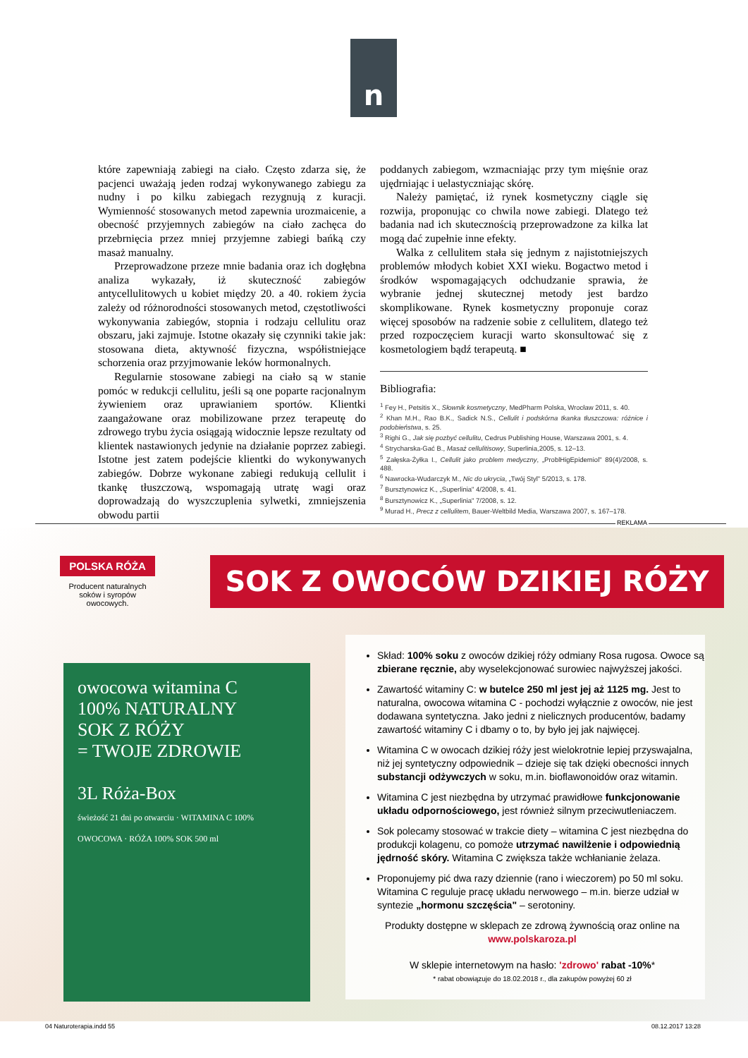n
które zapewniają zabiegi na ciało. Często zdarza się, że pacjenci uważają jeden rodzaj wykonywanego zabiegu za nudny i po kilku zabiegach rezygnują z kuracji. Wymienność stosowanych metod zapewnia urozmaicenie, a obecność przyjemnych zabiegów na ciało zachęca do przebrnięcia przez mniej przyjemne zabiegi bańką czy masaż manualny.
Przeprowadzone przeze mnie badania oraz ich dogłębna analiza wykazały, iż skuteczność zabiegów antycellulitowych u kobiet między 20. a 40. rokiem życia zależy od różnorodności stosowanych metod, częstotliwości wykonywania zabiegów, stopnia i rodzaju cellulitu oraz obszaru, jaki zajmuje. Istotne okazały się czynniki takie jak: stosowana dieta, aktywność fizyczna, współistniejące schorzenia oraz przyjmowanie leków hormonalnych.
Regularnie stosowane zabiegi na ciało są w stanie pomóc w redukcji cellulitu, jeśli są one poparte racjonalnym żywieniem oraz uprawianiem sportów. Klientki zaangażowane oraz mobilizowane przez terapeutę do zdrowego trybu życia osiągają widocznie lepsze rezultaty od klientek nastawionych jedynie na działanie poprzez zabiegi. Istotne jest zatem podejście klientki do wykonywanych zabiegów. Dobrze wykonane zabiegi redukują cellulit i tkankę tłuszczową, wspomagają utratę wagi oraz doprowadzają do wyszczuplenia sylwetki, zmniejszenia obwodu partii
poddanych zabiegom, wzmacniając przy tym mięśnie oraz ujędrniając i uelastyczniając skórę.
Należy pamiętać, iż rynek kosmetyczny ciągle się rozwija, proponując co chwila nowe zabiegi. Dlatego też badania nad ich skutecznością przeprowadzone za kilka lat mogą dać zupełnie inne efekty.
Walka z cellulitem stała się jednym z najistotniejszych problemów młodych kobiet XXI wieku. Bogactwo metod i środków wspomagających odchudzanie sprawia, że wybranie jednej skutecznej metody jest bardzo skomplikowane. Rynek kosmetyczny proponuje coraz więcej sposobów na radzenie sobie z cellulitem, dlatego też przed rozpoczęciem kuracji warto skonsultować się z kosmetologiem bądź terapeutą. ■
Bibliografia:
<sup>1</sup> Fey H., Petsitis X., Słownik kosmetyczny, MedPharm Polska, Wrocław 2011, s. 40.
<sup>2</sup> Khan M.H., Rao B.K., Sadick N.S., Cellulit i podskórna tkanka tłuszczowa: różnice i podobieństwa, s. 25.
<sup>3</sup> Righi G., Jak się pozbyć cellulitu, Cedrus Publishing House, Warszawa 2001, s. 4.
<sup>4</sup> Strycharska-Gać B., Masaż cellulitisowy, Superlinia,2005, s. 12–13.
<sup>5</sup> Załęska-Żyłka I., Cellulit jako problem medyczny, „ProblHigEpidemiol" 89(4)/2008, s. 488.
<sup>6</sup> Nawrocka-Wudarczyk M., Nic do ukrycia, „Twój Styl" 5/2013, s. 178.
<sup>7</sup> Bursztynowicz K., „Superlinia" 4/2008, s. 41.
<sup>8</sup> Bursztynowicz K., „Superlinia" 7/2008, s. 12.
<sup>9</sup> Murad H., Precz z cellulitem, Bauer-Weltbild Media, Warszawa 2007, s. 167–178.
REKLAMA
POLSKA RÓŻA
Producent naturalnych soków i syropów owocowych.
SOK Z OWOCÓW DZIKIEJ RÓŻY
owocowa witamina C
100% NATURALNY
SOK Z RÓŻY
= TWOJE ZDROWIE
3L Róża-Box
świeżość 21 dni po otwarciu · WITAMINA C 100% OWOCOWA · RÓŻA 100% SOK 500 ml
Skład: 100% soku z owoców dzikiej róży odmiany Rosa rugosa. Owoce są zbierane ręcznie, aby wyselekcjonować surowiec najwyższej jakości.
Zawartość witaminy C: w butelce 250 ml jest jej aż 1125 mg. Jest to naturalna, owocowa witamina C - pochodzi wyłącznie z owoców, nie jest dodawana syntetyczna. Jako jedni z nielicznych producentów, badamy zawartość witaminy C i dbamy o to, by było jej jak najwięcej.
Witamina C w owocach dzikiej róży jest wielokrotnie lepiej przyswajalna, niż jej syntetyczny odpowiednik – dzieje się tak dzięki obecności innych substancji odżywczych w soku, m.in. bioflawonoidów oraz witamin.
Witamina C jest niezbędna by utrzymać prawidłowe funkcjonowanie układu odpornościowego, jest również silnym przeciwutleniaczem.
Sok polecamy stosować w trakcie diety – witamina C jest niezbędna do produkcji kolagenu, co pomoże utrzymać nawilżenie i odpowiednią jędrność skóry. Witamina C zwiększa także wchłanianie żelaza.
Proponujemy pić dwa razy dziennie (rano i wieczorem) po 50 ml soku. Witamina C reguluje pracę układu nerwowego – m.in. bierze udział w syntezie „hormonu szczęścia" – serotoniny.
Produkty dostępne w sklepach ze zdrową żywnością oraz online na
www.polskaroza.pl
W sklepie internetowym na hasło: 'zdrowo' rabat -10%*
* rabat obowiązuje do 18.02.2018 r., dla zakupów powyżej 60 zł
04 Naturoterapia.indd 55 08.12.2017 13:28